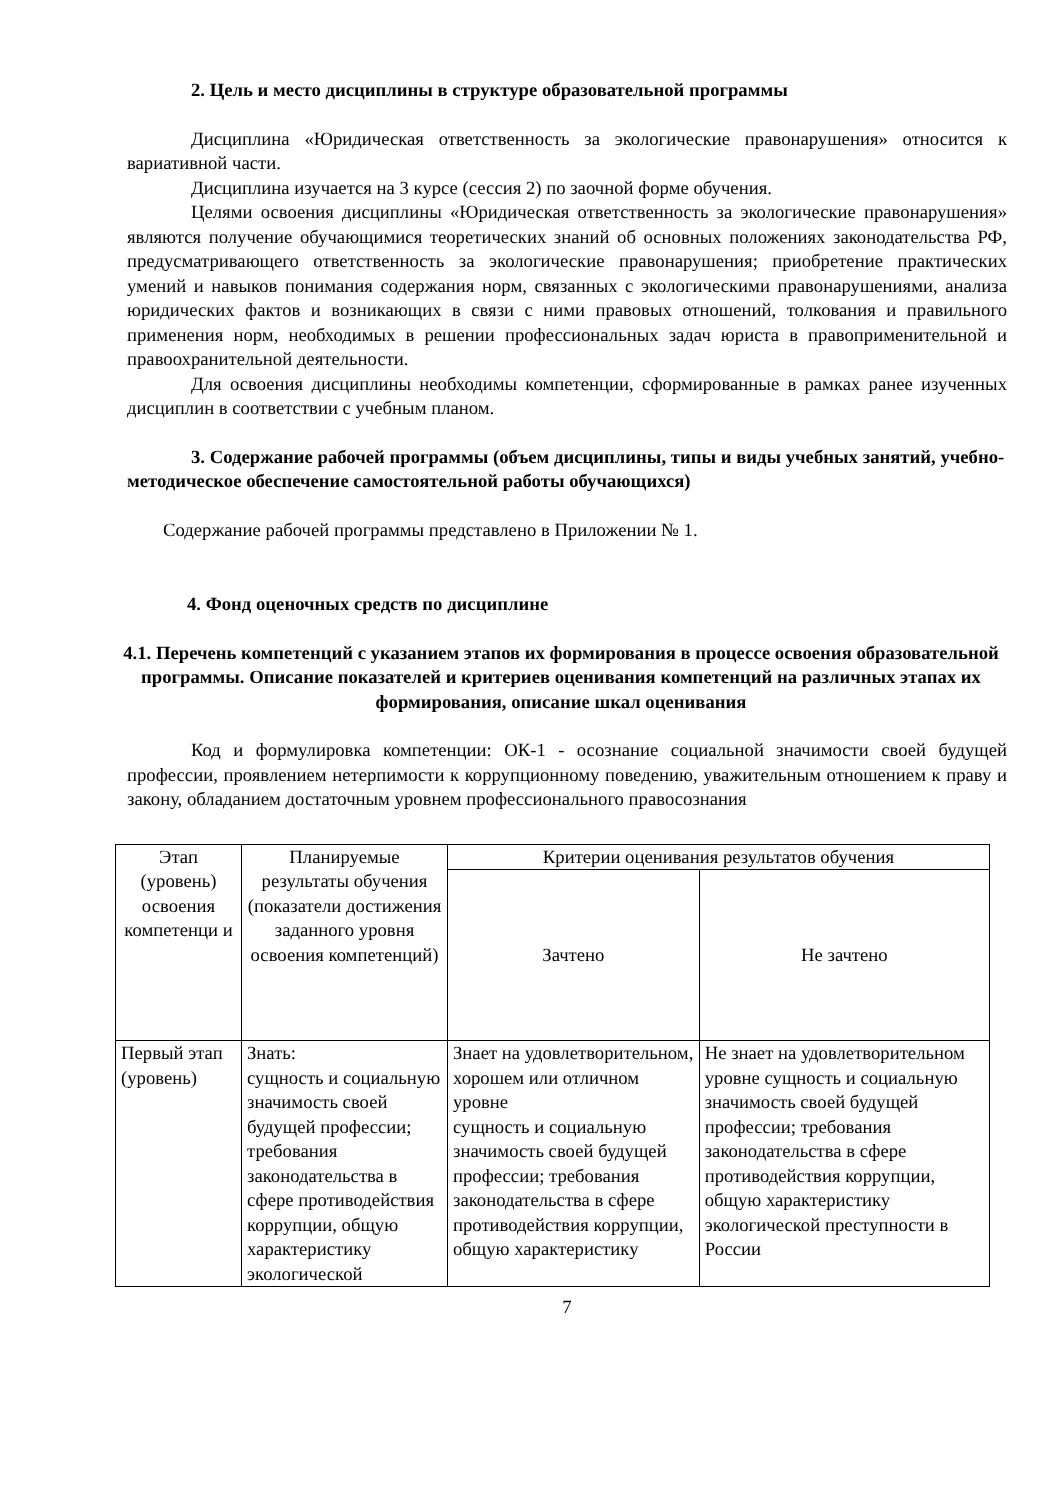2. Цель и место дисциплины в структуре образовательной программы
Дисциплина «Юридическая ответственность за экологические правонарушения» относится к вариативной части.
Дисциплина изучается на 3 курсе (сессия 2) по заочной форме обучения.
Целями освоения дисциплины «Юридическая ответственность за экологические правонарушения» являются получение обучающимися теоретических знаний об основных положениях законодательства РФ, предусматривающего ответственность за экологические правонарушения; приобретение практических умений и навыков понимания содержания норм, связанных с экологическими правонарушениями, анализа юридических фактов и возникающих в связи с ними правовых отношений, толкования и правильного применения норм, необходимых в решении профессиональных задач юриста в правоприменительной и правоохранительной деятельности.
Для освоения дисциплины необходимы компетенции, сформированные в рамках ранее изученных дисциплин в соответствии с учебным планом.
3. Содержание рабочей программы (объем дисциплины, типы и виды учебных занятий, учебно-методическое обеспечение самостоятельной работы обучающихся)
Содержание рабочей программы представлено в Приложении № 1.
4. Фонд оценочных средств по дисциплине
4.1. Перечень компетенций с указанием этапов их формирования в процессе освоения образовательной программы. Описание показателей и критериев оценивания компетенций на различных этапах их формирования, описание шкал оценивания
Код и формулировка компетенции: ОК-1 - осознание социальной значимости своей будущей профессии, проявлением нетерпимости к коррупционному поведению, уважительным отношением к праву и закону, обладанием достаточным уровнем профессионального правосознания
| Этап (уровень) освоения компетенци и | Планируемые результаты обучения (показатели достижения заданного уровня освоения компетенций) | Критерии оценивания результатов обучения | |
| --- | --- | --- | --- |
| | | Зачтено | Не зачтено |
| Первый этап (уровень) | Знать: сущность и социальную значимость своей будущей профессии; требования законодательства в сфере противодействия коррупции, общую характеристику экологической | Знает на удовлетворительном, хорошем или отличном уровне сущность и социальную значимость своей будущей профессии; требования законодательства в сфере противодействия коррупции, общую характеристику | Не знает на удовлетворительном уровне сущность и социальную значимость своей будущей профессии; требования законодательства в сфере противодействия коррупции, общую характеристику экологической преступности в России |
7